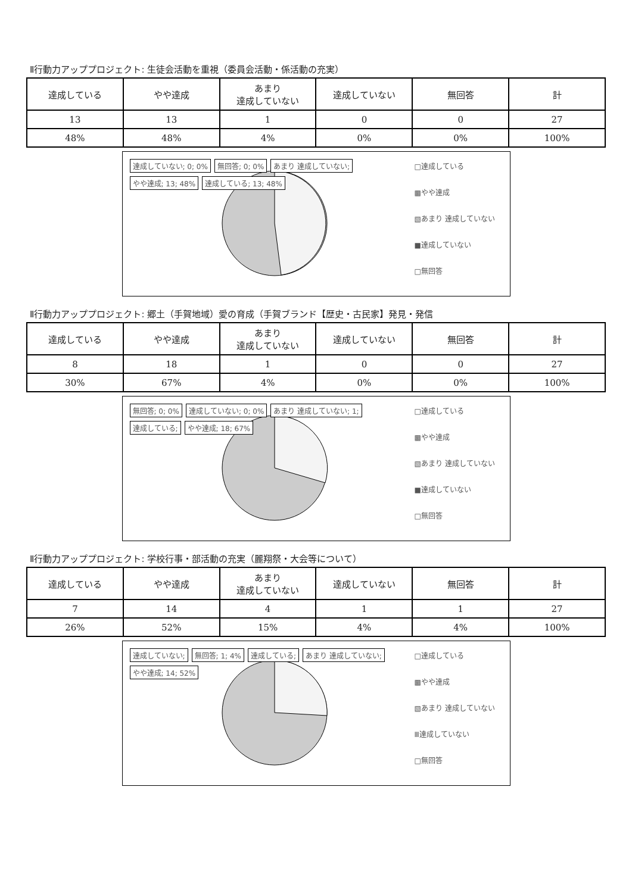Ⅱ行動力アッププロジェクト: 生徒会活動を重視（委員会活動・係活動の充実）
| 達成している | やや達成 | あまり 達成していない | 達成していない | 無回答 | 計 |
| --- | --- | --- | --- | --- | --- |
| 13 | 13 | 1 | 0 | 0 | 27 |
| 48% | 48% | 4% | 0% | 0% | 100% |
達成していない; 0; 0% 無回答; 0; 0% あまり 達成していない; やや達成; 13; 48% 達成している; 13; 48%
□達成している
▩やや達成
▧あまり 達成していない
■達成していない
□無回答
Ⅱ行動力アッププロジェクト: 郷土（手賀地域）愛の育成（手賀ブランド【歴史・古民家】発見・発信
| 達成している | やや達成 | あまり 達成していない | 達成していない | 無回答 | 計 |
| --- | --- | --- | --- | --- | --- |
| 8 | 18 | 1 | 0 | 0 | 27 |
| 30% | 67% | 4% | 0% | 0% | 100% |
無回答; 0; 0% 達成していない; 0; 0% あまり 達成していない; 1; 達成している; やや達成; 18; 67%
□達成している
▩やや達成
▧あまり 達成していない
■達成していない
□無回答
Ⅱ行動力アッププロジェクト: 学校行事・部活動の充実（麗翔祭・大会等について）
| 達成している | やや達成 | あまり 達成していない | 達成していない | 無回答 | 計 |
| --- | --- | --- | --- | --- | --- |
| 7 | 14 | 4 | 1 | 1 | 27 |
| 26% | 52% | 15% | 4% | 4% | 100% |
達成していない; 無回答; 1; 4% 達成している; あまり 達成していない; やや達成; 14; 52%
□達成している
▩やや達成
▧あまり 達成していない
Ⅲ達成していない
□無回答